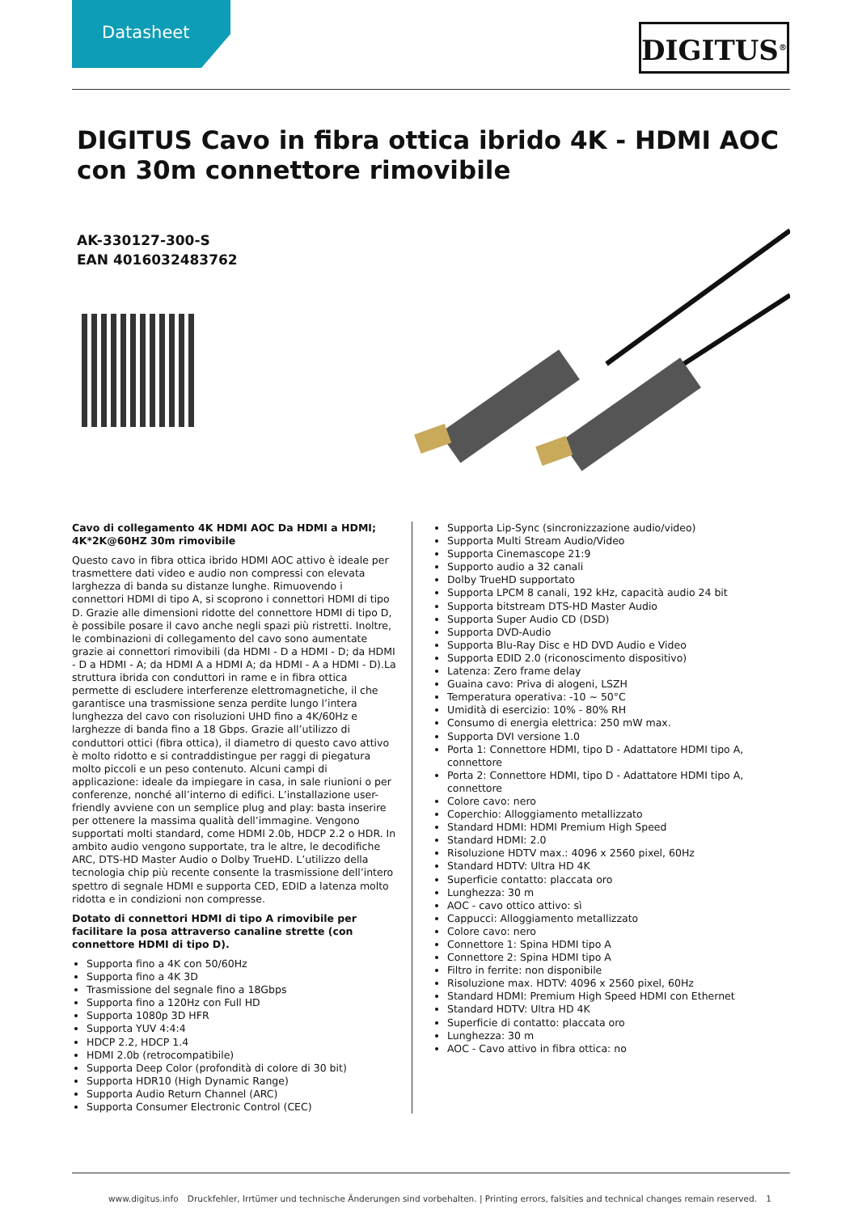Datasheet DIGITUS<sup>®</sup>
DIGITUS Cavo in fibra ottica ibrido 4K - HDMI AOC con 30m connettore rimovibile
AK-330127-300-S
EAN 4016032483762
Cavo di collegamento 4K HDMI AOC Da HDMI a HDMI; 4K*2K@60HZ 30m rimovibile
Questo cavo in fibra ottica ibrido HDMI AOC attivo è ideale per trasmettere dati video e audio non compressi con elevata larghezza di banda su distanze lunghe. Rimuovendo i connettori HDMI di tipo A, si scoprono i connettori HDMI di tipo D. Grazie alle dimensioni ridotte del connettore HDMI di tipo D, è possibile posare il cavo anche negli spazi più ristretti. Inoltre, le combinazioni di collegamento del cavo sono aumentate grazie ai connettori rimovibili (da HDMI - D a HDMI - D; da HDMI - D a HDMI - A; da HDMI A a HDMI A; da HDMI - A a HDMI - D).La struttura ibrida con conduttori in rame e in fibra ottica permette di escludere interferenze elettromagnetiche, il che garantisce una trasmissione senza perdite lungo l’intera lunghezza del cavo con risoluzioni UHD fino a 4K/60Hz e larghezze di banda fino a 18 Gbps. Grazie all’utilizzo di conduttori ottici (fibra ottica), il diametro di questo cavo attivo è molto ridotto e si contraddistingue per raggi di piegatura molto piccoli e un peso contenuto. Alcuni campi di applicazione: ideale da impiegare in casa, in sale riunioni o per conferenze, nonché all’interno di edifici. L’installazione user-friendly avviene con un semplice plug and play: basta inserire per ottenere la massima qualità dell’immagine. Vengono supportati molti standard, come HDMI 2.0b, HDCP 2.2 o HDR. In ambito audio vengono supportate, tra le altre, le decodifiche ARC, DTS-HD Master Audio o Dolby TrueHD. L’utilizzo della tecnologia chip più recente consente la trasmissione dell’intero spettro di segnale HDMI e supporta CED, EDID a latenza molto ridotta e in condizioni non compresse.
Dotato di connettori HDMI di tipo A rimovibile per facilitare la posa attraverso canaline strette (con connettore HDMI di tipo D).
Supporta fino a 4K con 50/60Hz
Supporta fino a 4K 3D
Trasmissione del segnale fino a 18Gbps
Supporta fino a 120Hz con Full HD
Supporta 1080p 3D HFR
Supporta YUV 4:4:4
HDCP 2.2, HDCP 1.4
HDMI 2.0b (retrocompatibile)
Supporta Deep Color (profondità di colore di 30 bit)
Supporta HDR10 (High Dynamic Range)
Supporta Audio Return Channel (ARC)
Supporta Consumer Electronic Control (CEC)
Supporta Lip-Sync (sincronizzazione audio/video)
Supporta Multi Stream Audio/Video
Supporta Cinemascope 21:9
Supporto audio a 32 canali
Dolby TrueHD supportato
Supporta LPCM 8 canali, 192 kHz, capacità audio 24 bit
Supporta bitstream DTS-HD Master Audio
Supporta Super Audio CD (DSD)
Supporta DVD-Audio
Supporta Blu-Ray Disc e HD DVD Audio e Video
Supporta EDID 2.0 (riconoscimento dispositivo)
Latenza: Zero frame delay
Guaina cavo: Priva di alogeni, LSZH
Temperatura operativa: -10 ~ 50°C
Umidità di esercizio: 10% - 80% RH
Consumo di energia elettrica: 250 mW max.
Supporta DVI versione 1.0
Porta 1: Connettore HDMI, tipo D - Adattatore HDMI tipo A, connettore
Porta 2: Connettore HDMI, tipo D - Adattatore HDMI tipo A, connettore
Colore cavo: nero
Coperchio: Alloggiamento metallizzato
Standard HDMI: HDMI Premium High Speed
Standard HDMI: 2.0
Risoluzione HDTV max.: 4096 x 2560 pixel, 60Hz
Standard HDTV: Ultra HD 4K
Superficie contatto: placcata oro
Lunghezza: 30 m
AOC - cavo ottico attivo: sì
Cappucci: Alloggiamento metallizzato
Colore cavo: nero
Connettore 1: Spina HDMI tipo A
Connettore 2: Spina HDMI tipo A
Filtro in ferrite: non disponibile
Risoluzione max. HDTV: 4096 x 2560 pixel, 60Hz
Standard HDMI: Premium High Speed HDMI con Ethernet
Standard HDTV: Ultra HD 4K
Superficie di contatto: placcata oro
Lunghezza: 30 m
AOC - Cavo attivo in fibra ottica: no
www.digitus.info Druckfehler, Irrtümer und technische Änderungen sind vorbehalten. | Printing errors, falsities and technical changes remain reserved. 1